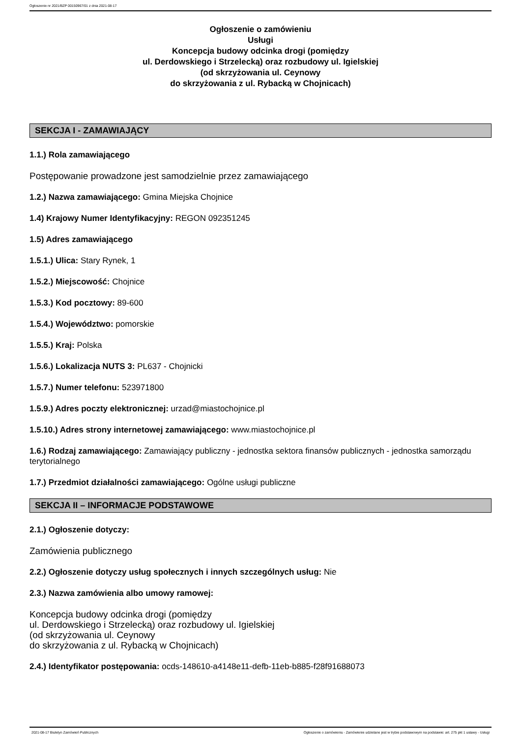Ogłoszenie nr 2021/BZP 00150967/01 z dnia 2021-08-17
Ogłoszenie o zamówieniu
Usługi
Koncepcja budowy odcinka drogi (pomiędzy
ul. Derdowskiego i Strzelecką) oraz rozbudowy ul. Igielskiej
(od skrzyżowania ul. Ceynowy
do skrzyżowania z ul. Rybacką w Chojnicach)
SEKCJA I - ZAMAWIAJĄCY
1.1.) Rola zamawiającego
Postępowanie prowadzone jest samodzielnie przez zamawiającego
1.2.) Nazwa zamawiającego: Gmina Miejska Chojnice
1.4) Krajowy Numer Identyfikacyjny: REGON 092351245
1.5) Adres zamawiającego
1.5.1.) Ulica: Stary Rynek, 1
1.5.2.) Miejscowość: Chojnice
1.5.3.) Kod pocztowy: 89-600
1.5.4.) Województwo: pomorskie
1.5.5.) Kraj: Polska
1.5.6.) Lokalizacja NUTS 3: PL637 - Chojnicki
1.5.7.) Numer telefonu: 523971800
1.5.9.) Adres poczty elektronicznej: urzad@miastochojnice.pl
1.5.10.) Adres strony internetowej zamawiającego: www.miastochojnice.pl
1.6.) Rodzaj zamawiającego: Zamawiający publiczny - jednostka sektora finansów publicznych - jednostka samorządu terytorialnego
1.7.) Przedmiot działalności zamawiającego: Ogólne usługi publiczne
SEKCJA II – INFORMACJE PODSTAWOWE
2.1.) Ogłoszenie dotyczy:
Zamówienia publicznego
2.2.) Ogłoszenie dotyczy usług społecznych i innych szczególnych usług: Nie
2.3.) Nazwa zamówienia albo umowy ramowej:
Koncepcja budowy odcinka drogi (pomiędzy
ul. Derdowskiego i Strzelecką) oraz rozbudowy ul. Igielskiej
(od skrzyżowania ul. Ceynowy
do skrzyżowania z ul. Rybacką w Chojnicach)
2.4.) Identyfikator postępowania: ocds-148610-a4148e11-defb-11eb-b885-f28f91688073
2021-08-17 Biuletyn Zamówień Publicznych Ogłoszenie o zamówieniu - Zamówienie udzielane jest w trybie podstawowym na podstawie: art. 275 pkt 1 ustawy - Usługi